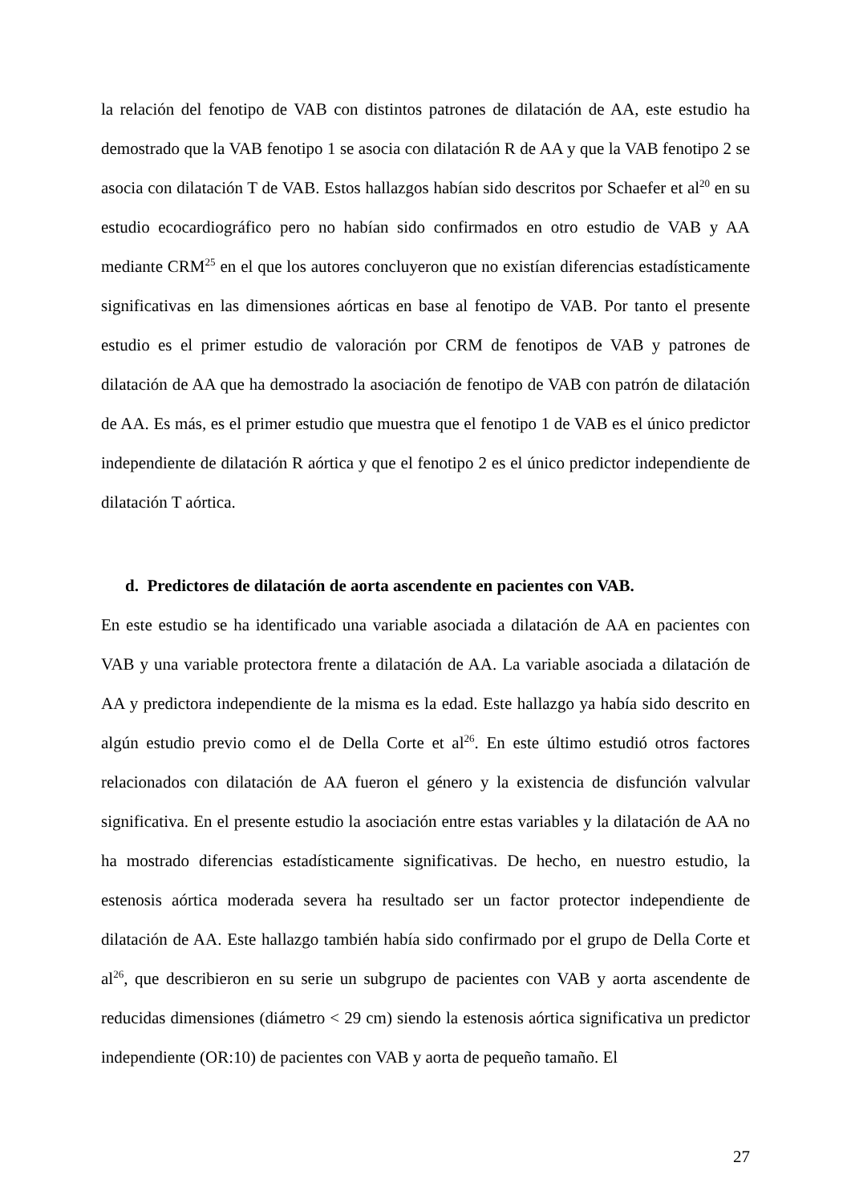la relación del fenotipo de VAB con distintos patrones de dilatación de AA, este estudio ha demostrado que la VAB fenotipo 1 se asocia con dilatación R de AA y que la VAB fenotipo 2 se asocia con dilatación T de VAB. Estos hallazgos habían sido descritos por Schaefer et al<sup>20</sup> en su estudio ecocardiográfico pero no habían sido confirmados en otro estudio de VAB y AA mediante CRM<sup>25</sup> en el que los autores concluyeron que no existían diferencias estadísticamente significativas en las dimensiones aórticas en base al fenotipo de VAB. Por tanto el presente estudio es el primer estudio de valoración por CRM de fenotipos de VAB y patrones de dilatación de AA que ha demostrado la asociación de fenotipo de VAB con patrón de dilatación de AA. Es más, es el primer estudio que muestra que el fenotipo 1 de VAB es el único predictor independiente de dilatación R aórtica y que el fenotipo 2 es el único predictor independiente de dilatación T aórtica.
d. Predictores de dilatación de aorta ascendente en pacientes con VAB.
En este estudio se ha identificado una variable asociada a dilatación de AA en pacientes con VAB y una variable protectora frente a dilatación de AA. La variable asociada a dilatación de AA y predictora independiente de la misma es la edad. Este hallazgo ya había sido descrito en algún estudio previo como el de Della Corte et al<sup>26</sup>. En este último estudió otros factores relacionados con dilatación de AA fueron el género y la existencia de disfunción valvular significativa. En el presente estudio la asociación entre estas variables y la dilatación de AA no ha mostrado diferencias estadísticamente significativas. De hecho, en nuestro estudio, la estenosis aórtica moderada severa ha resultado ser un factor protector independiente de dilatación de AA. Este hallazgo también había sido confirmado por el grupo de Della Corte et al<sup>26</sup>, que describieron en su serie un subgrupo de pacientes con VAB y aorta ascendente de reducidas dimensiones (diámetro < 29 cm) siendo la estenosis aórtica significativa un predictor independiente (OR:10) de pacientes con VAB y aorta de pequeño tamaño. El
27